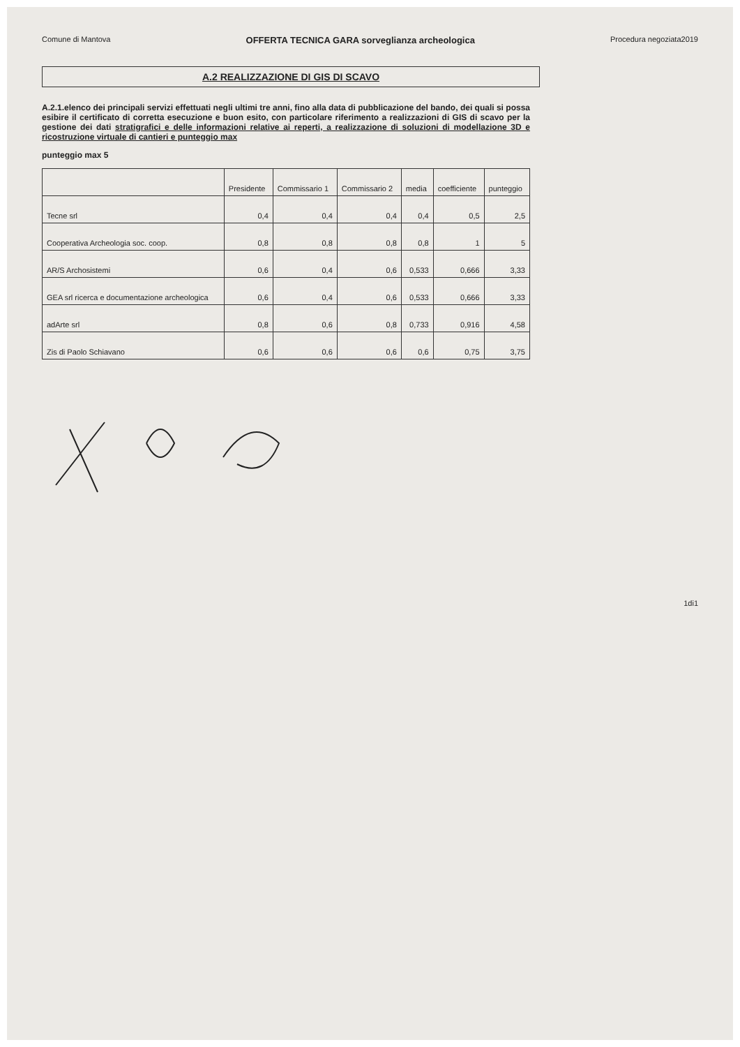Comune di Mantova OFFERTA TECNICA GARA sorveglianza archeologica Procedura negoziata2019
A.2 REALIZZAZIONE DI GIS DI SCAVO
A.2.1.elenco dei principali servizi effettuati negli ultimi tre anni, fino alla data di pubblicazione del bando, dei quali si possa esibire il certificato di corretta esecuzione e buon esito, con particolare riferimento a realizzazioni di GIS di scavo per la gestione dei dati stratigrafici e delle informazioni relative ai reperti, a realizzazione di soluzioni di modellazione 3D e ricostruzione virtuale di cantieri e punteggio max
punteggio max 5
| | Presidente | Commissario 1 | Commissario 2 | media | coefficiente | punteggio |
| --- | --- | --- | --- | --- | --- | --- |
| Tecne srl | 0,4 | 0,4 | 0,4 | 0,4 | 0,5 | 2,5 |
| Cooperativa Archeologia soc. coop. | 0,8 | 0,8 | 0,8 | 0,8 | 1 | 5 |
| AR/S Archosistemi | 0,6 | 0,4 | 0,6 | 0,533 | 0,666 | 3,33 |
| GEA srl ricerca e documentazione archeologica | 0,6 | 0,4 | 0,6 | 0,533 | 0,666 | 3,33 |
| adArte srl | 0,8 | 0,6 | 0,8 | 0,733 | 0,916 | 4,58 |
| Zis di Paolo Schiavano | 0,6 | 0,6 | 0,6 | 0,6 | 0,75 | 3,75 |
1di1